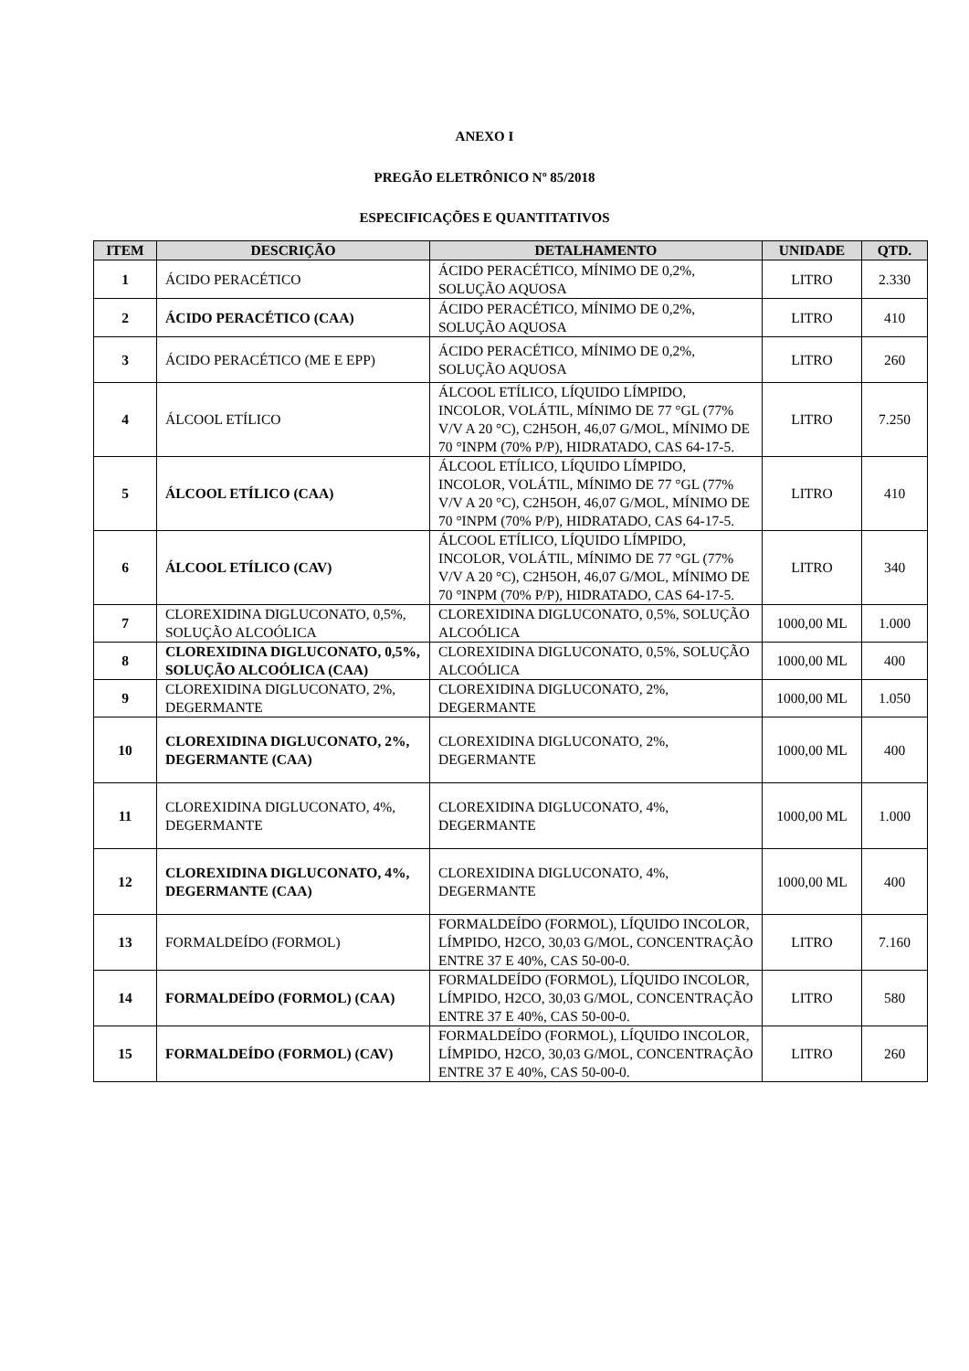ANEXO I
PREGÃO ELETRÔNICO Nº 85/2018
ESPECIFICAÇÕES E QUANTITATIVOS
| ITEM | DESCRIÇÃO | DETALHAMENTO | UNIDADE | QTD. |
| --- | --- | --- | --- | --- |
| 1 | ÁCIDO PERACÉTICO | ÁCIDO PERACÉTICO, MÍNIMO DE 0,2%, SOLUÇÃO AQUOSA | LITRO | 2.330 |
| 2 | ÁCIDO PERACÉTICO (CAA) | ÁCIDO PERACÉTICO, MÍNIMO DE 0,2%, SOLUÇÃO AQUOSA | LITRO | 410 |
| 3 | ÁCIDO PERACÉTICO (ME E EPP) | ÁCIDO PERACÉTICO, MÍNIMO DE 0,2%, SOLUÇÃO AQUOSA | LITRO | 260 |
| 4 | ÁLCOOL ETÍLICO | ÁLCOOL ETÍLICO, LÍQUIDO LÍMPIDO, INCOLOR, VOLÁTIL, MÍNIMO DE 77 °GL (77% V/V A 20 °C), C2H5OH, 46,07 G/MOL, MÍNIMO DE 70 °INPM (70% P/P), HIDRATADO, CAS 64-17-5. | LITRO | 7.250 |
| 5 | ÁLCOOL ETÍLICO (CAA) | ÁLCOOL ETÍLICO, LÍQUIDO LÍMPIDO, INCOLOR, VOLÁTIL, MÍNIMO DE 77 °GL (77% V/V A 20 °C), C2H5OH, 46,07 G/MOL, MÍNIMO DE 70 °INPM (70% P/P), HIDRATADO, CAS 64-17-5. | LITRO | 410 |
| 6 | ÁLCOOL ETÍLICO (CAV) | ÁLCOOL ETÍLICO, LÍQUIDO LÍMPIDO, INCOLOR, VOLÁTIL, MÍNIMO DE 77 °GL (77% V/V A 20 °C), C2H5OH, 46,07 G/MOL, MÍNIMO DE 70 °INPM (70% P/P), HIDRATADO, CAS 64-17-5. | LITRO | 340 |
| 7 | CLOREXIDINA DIGLUCONATO, 0,5%, SOLUÇÃO ALCOÓLICA | CLOREXIDINA DIGLUCONATO, 0,5%, SOLUÇÃO ALCOÓLICA | 1000,00 ML | 1.000 |
| 8 | CLOREXIDINA DIGLUCONATO, 0,5%, SOLUÇÃO ALCOÓLICA (CAA) | CLOREXIDINA DIGLUCONATO, 0,5%, SOLUÇÃO ALCOÓLICA | 1000,00 ML | 400 |
| 9 | CLOREXIDINA DIGLUCONATO, 2%, DEGERMANTE | CLOREXIDINA DIGLUCONATO, 2%, DEGERMANTE | 1000,00 ML | 1.050 |
| 10 | CLOREXIDINA DIGLUCONATO, 2%, DEGERMANTE (CAA) | CLOREXIDINA DIGLUCONATO, 2%, DEGERMANTE | 1000,00 ML | 400 |
| 11 | CLOREXIDINA DIGLUCONATO, 4%, DEGERMANTE | CLOREXIDINA DIGLUCONATO, 4%, DEGERMANTE | 1000,00 ML | 1.000 |
| 12 | CLOREXIDINA DIGLUCONATO, 4%, DEGERMANTE (CAA) | CLOREXIDINA DIGLUCONATO, 4%, DEGERMANTE | 1000,00 ML | 400 |
| 13 | FORMALDEÍDO (FORMOL) | FORMALDEÍDO (FORMOL), LÍQUIDO INCOLOR, LÍMPIDO, H2CO, 30,03 G/MOL, CONCENTRAÇÃO ENTRE 37 E 40%, CAS 50-00-0. | LITRO | 7.160 |
| 14 | FORMALDEÍDO (FORMOL) (CAA) | FORMALDEÍDO (FORMOL), LÍQUIDO INCOLOR, LÍMPIDO, H2CO, 30,03 G/MOL, CONCENTRAÇÃO ENTRE 37 E 40%, CAS 50-00-0. | LITRO | 580 |
| 15 | FORMALDEÍDO (FORMOL) (CAV) | FORMALDEÍDO (FORMOL), LÍQUIDO INCOLOR, LÍMPIDO, H2CO, 30,03 G/MOL, CONCENTRAÇÃO ENTRE 37 E 40%, CAS 50-00-0. | LITRO | 260 |